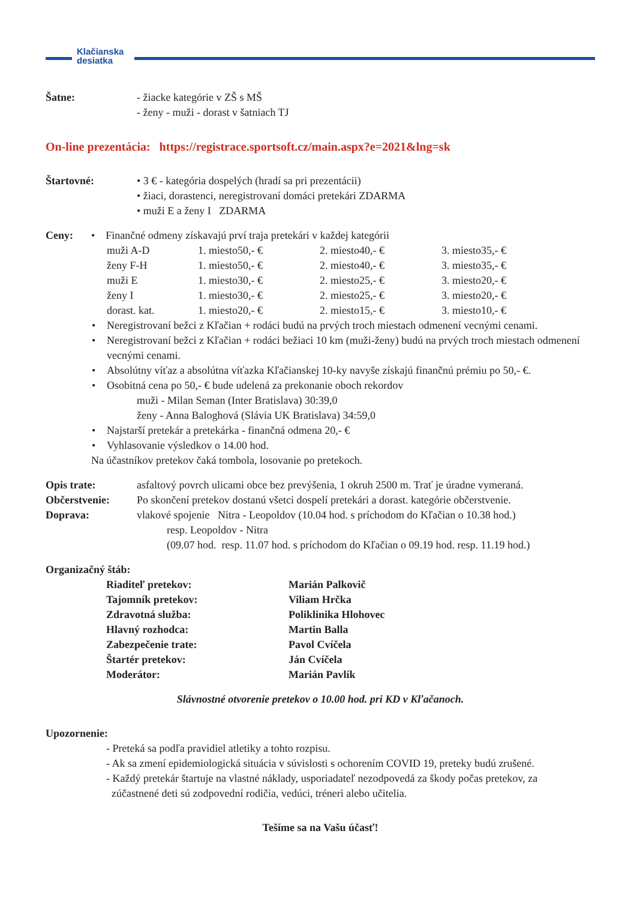Klačianska
desiatka
Šatne: - žiacke kategórie v ZŠ s MŠ
- ženy - muži - dorast v šatniach TJ
On-line prezentácia: https://registrace.sportsoft.cz/main.aspx?e=2021&lng=sk
Štartovné: • 3 € - kategória dospelých (hradí sa pri prezentácii)
• žiaci, dorastenci, neregistrovaní domáci pretekári ZDARMA
• muži E a ženy I ZDARMA
Ceny: • Finančné odmeny získavajú prví traja pretekári v každej kategórii
| muži A-D | 1. miesto50,- € | 2. miesto40,- € | 3. miesto35,- € |
| ženy F-H | 1. miesto50,- € | 2. miesto40,- € | 3. miesto35,- € |
| muži E | 1. miesto30,- € | 2. miesto25,- € | 3. miesto20,- € |
| ženy I | 1. miesto30,- € | 2. miesto25,- € | 3. miesto20,- € |
| dorast. kat. | 1. miesto20,- € | 2. miesto15,- € | 3. miesto10,- € |
• Neregistrovaní bežci z Kľačian + rodáci budú na prvých troch miestach odmenení vecnými cenami.
• Neregistrovaní bežci z Kľačian + rodáci bežiaci 10 km (muži-ženy) budú na prvých troch miestach odmenení vecnými cenami.
• Absolútny víťaz a absolútna víťazka Kľačianskej 10-ky navyše získajú finančnú prémiu po 50,- €.
• Osobitná cena po 50,- € bude udelená za prekonanie oboch rekordov
muži - Milan Seman (Inter Bratislava) 30:39,0
ženy - Anna Baloghová (Slávia UK Bratislava) 34:59,0
• Najstarší pretekár a pretekárka - finančná odmena 20,- €
• Vyhlasovanie výsledkov o 14.00 hod.
Na účastníkov pretekov čaká tombola, losovanie po pretekoch.
Opis trate: asfaltový povrch ulicami obce bez prevýšenia, 1 okruh 2500 m. Trať je úradne vymeraná.
Občerstvenie: Po skončení pretekov dostanú všetci dospelí pretekári a dorast. kategórie občerstvenie.
Doprava: vlakové spojenie Nitra - Leopoldov (10.04 hod. s príchodom do Kľačian o 10.38 hod.)
resp. Leopoldov - Nitra
(09.07 hod. resp. 11.07 hod. s príchodom do Kľačian o 09.19 hod. resp. 11.19 hod.)
Organizačný štáb:
| Riaditeľ pretekov: | Marián Palkovič |
| Tajomník pretekov: | Viliam Hrčka |
| Zdravotná služba: | Poliklinika Hlohovec |
| Hlavný rozhodca: | Martin Balla |
| Zabezpečenie trate: | Pavol Cvíčela |
| Štartér pretekov: | Ján Cvíčela |
| Moderátor: | Marián Pavlík |
Slávnostné otvorenie pretekov o 10.00 hod. pri KD v Kľačanoch.
Upozornenie:
- Preteká sa podľa pravidiel atletiky a tohto rozpisu.
- Ak sa zmení epidemiologická situácia v súvislosti s ochorením COVID 19, preteky budú zrušené.
- Každý pretekár štartuje na vlastné náklady, usporiadateľ nezodpovedá za škody počas pretekov, za
zúčastnené deti sú zodpovední rodičia, vedúci, tréneri alebo učitelia.
Tešíme sa na Vašu účasť!